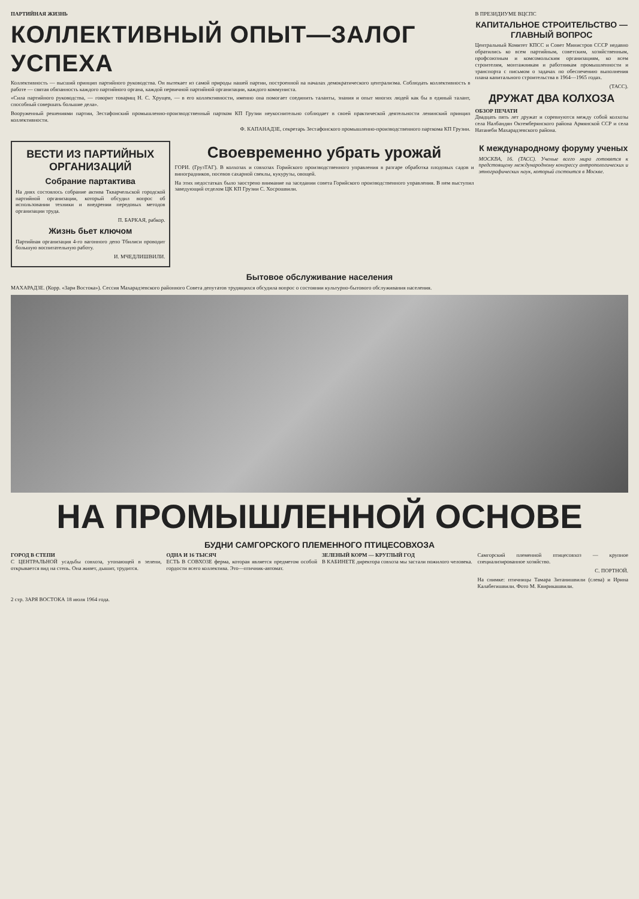ПАРТИЙНАЯ ЖИЗНЬ
КОЛЛЕКТИВНЫЙ ОПЫТ—ЗАЛОГ УСПЕХА
Коллективность — высший принцип партийного руководства. Он вытекает из самой природы нашей партии, построенной на началах демократического централизма. Соблюдать коллективность в работе — святая обязанность каждого партийного органа, каждой первичной партийной организации, каждого коммуниста.
«Сила партийного руководства, — говорит товарищ Н. С. Хрущев, — в его коллективности, именно она помогает соединить таланты, знания и опыт многих людей как бы в единый талант, способный совершать большие дела».
Вооруженный решениями партии, Зестафонский промышленно-производственный партком КП Грузии неукоснительно соблюдает в своей практической деятельности ленинский принцип коллективности.
Ф. КАПАНАДЗЕ, секретарь Зестафонского промышленно-производственного парткома КП Грузии.
В ПРЕЗИДИУМЕ ВЦСПС
КАПИТАЛЬНОЕ СТРОИТЕЛЬСТВО — ГЛАВНЫЙ ВОПРОС
Центральный Комитет КПСС и Совет Министров СССР недавно обратились ко всем партийным, советским, хозяйственным, профсоюзным и комсомольским организациям, ко всем строителям, монтажникам и работникам промышленности и транспорта с письмом о задачах по обеспечению выполнения плана капитального строительства в 1964—1965 годах.
(ТАСС).
ДРУЖАТ ДВА КОЛХОЗА
ОБЗОР ПЕЧАТИ
Двадцать пять лет дружат и соревнуются между собой колхозы села Налбандян Октемберянского района Армянской ССР и села Натанеби Махарадзевского района.
ВЕСТИ ИЗ ПАРТИЙНЫХ ОРГАНИЗАЦИЙ
Собрание партактива
На днях состоялось собрание актива Ткварчельской городской партийной организации, который обсудил вопрос об использовании техники и внедрении передовых методов организации труда.
П. БАРКАЯ, рабкор.
Жизнь бьет ключом
Партийная организация 4-го вагонного депо Тбилиси проводит большую воспитательную работу.
И. МЧЕДЛИШВИЛИ.
Своевременно убрать урожай
ГОРИ. (ГрузТАГ). В колхозах и совхозах Горийского производственного управления в разгаре обработка плодовых садов и виноградников, посевов сахарной свеклы, кукурузы, овощей.
На этих недостатках было заострено внимание на заседании совета Горийского производственного управления. В нем выступил заведующий отделом ЦК КП Грузии С. Хосрошвили.
К международному форуму ученых
МОСКВА, 16. (ТАСС). Ученые всего мира готовятся к предстоящему международному конгрессу антропологических и этнографических наук, который состоится в Москве.
Бытовое обслуживание населения
МАХАРАДЗЕ. (Корр. «Зари Востока»). Сессия Махарадзевского районного Совета депутатов трудящихся обсудила вопрос о состоянии культурно-бытового обслуживания населения.
НА ПРОМЫШЛЕННОЙ ОСНОВЕ
БУДНИ САМГОРСКОГО ПЛЕМЕННОГО ПТИЦЕСОВХОЗА
ГОРОД В СТЕПИ
С ЦЕНТРАЛЬНОЙ усадьбы совхоза, утопающей в зелени, открывается вид на степь. Она живет, дышит, трудится.
ОДНА И 16 ТЫСЯЧ
ЕСТЬ В СОВХОЗЕ ферма, которая является предметом особой гордости всего коллектива. Это—птичник-автомат.
ЗЕЛЕНЫЙ КОРМ — КРУГЛЫЙ ГОД
В КАБИНЕТЕ директора совхоза мы застали пожилого человека.
Самгорский племенной птицесовхоз — крупное специализированное хозяйство.
С. ПОРТНОЙ.
На снимке: птичницы Тамара Зитанишвили (слева) и Ирина Калабегишвили. Фото М. Квирикашвили.
2 стр. ЗАРЯ ВОСТОКА 18 июля 1964 года.